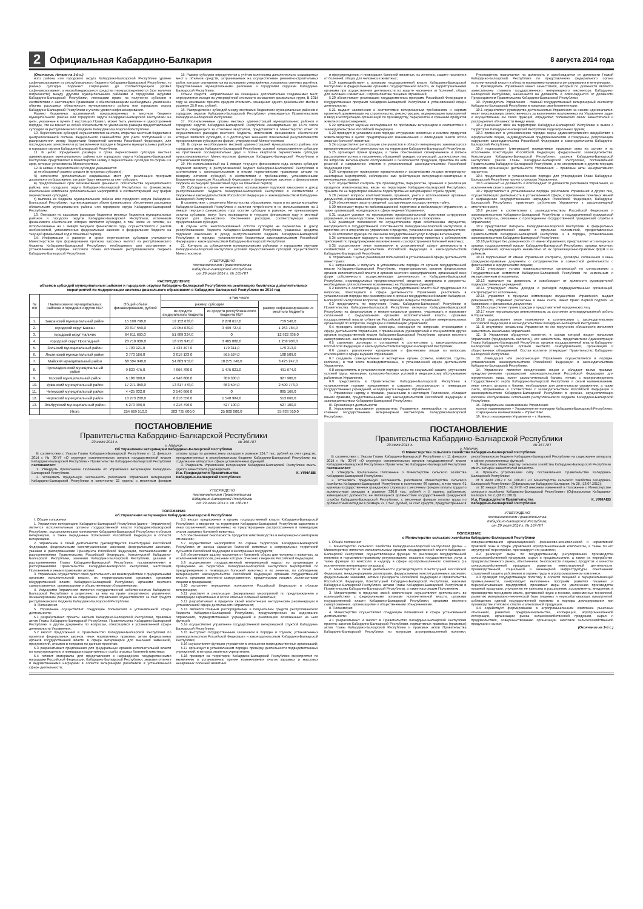2
Официальная Кабардино-Балкария
8 августа 2014 года
(Окончание. Начало на 1-й с.)
ного района или городского округа Кабардино-Балкарской Республики уровню софинансирования из республиканского бюджета Кабардино-Балкарской Республики, то размер субсидии подлежит сокращению до соответствующего уровня софинансирования, а высвобождающиеся средства перераспределяются (при наличии потребности) между другими муниципальными районами и городскими округами Кабардино-Балкарской Республики, имеющими право на получение субсидии в соответствии с настоящими Правилами и обеспечивающими необходимое увеличение объема расходных обязательств муниципального района или городского округа Кабардино-Балкарской Республики с учетом уровня софинансирования.
Размер бюджетных ассигнований, предусмотренных в местном бюджете муниципального района или городского округа Кабардино-Балкарской Республики на цели, указанные в пункте 2 настоящих Правил, может быть увеличен в одностороннем порядке, что не влечет за собой обязательств по увеличению размера предоставляемой субсидии из республиканского бюджета Кабардино-Балкарской Республики.
10. Перечисление субсидий осуществляется на счета, открытые местным бюджетам в централизованной системе Федерального казначейства для учета поступлений и их распределения между бюджетами бюджетной системы Российской Федерации, для последующего зачисления в установленном порядке в бюджеты муниципальных районов и городских округов Кабардино-Балкарской Республики.
11. В целях определения размера и срока перечисления субсидии местная администрация муниципального района или городского округа Кабардино-Балкарской Республики представляет в Министерство заявку о перечислении субсидии по форме и в срок, которые установлены Министерством.
12. В заявке о перечислении субсидии указываются:
а) необходимый размер средств (в пределах субсидии);
б) количество дополнительно создаваемых мест для реализации программ дошкольного образования, которые будут введены за счет субсидии;
в) предполагаемый срок возникновения денежного обязательства муниципального района или городского округа Кабардино-Балкарской Республики по финансовому обеспечению комплекса дополнительных мероприятий и соответствующий ему график перечисления субсидии;
г) выписка из бюджета муниципального района или городского округа Кабардино-Балкарской Республики, подтверждающая объем финансового обеспечения расходных обязательств муниципального района или городского округа Кабардино-Балкарской Республики.
13. Операции по кассовым расходам бюджетов местных бюджетов муниципальных районов и городских округов Кабардино-Балкарской Республики, источником финансового обеспечения которых являются субсидии, в том числе их остатки, не использованные на 1 января текущего финансового года, осуществляются с учетом особенностей, установленных федеральным законом о федеральном бюджете на текущий финансовый год и плановый период.
14. Информация о размере и сроке перечисления субсидии учитывается Министерством при формировании прогноза кассовых выплат из республиканского бюджета Кабардино-Балкарской Республики, необходимого для составления в установленном порядке кассового плана исполнения республиканского бюджета Кабардино-Балкарской Республики.
15. Размер субсидии определяется с учётом количества дополнительно создаваемых мест и объёмов средств, затрачиваемых на осуществление ремонтно-строительных работ, которые определяются на основании утверждённых локальных сметных расчётов, представленных муниципальными районами и городскими округами Кабардино-Балкарской Республики.
Объём средств, направляемых на оснащение дополнительно создаваемых мест, определяется исходя из утверждённой стоимости оснащения дошкольных групп. В 2014 году за основание принята средняя стоимость оснащения одного дошкольного места в размере 25,0 тыс. рублей.
16. Распределение субсидий между местными бюджетами муниципальных районов и городских округов Кабардино-Балкарской Республики утверждается Правительством Кабардино-Балкарской Республики.
17. Уполномоченные органы местных администраций муниципальных районов и городских округов Кабардино-Балкарской Республики ежеквартально до 15-го числа месяца, следующего за отчетным кварталом, представляют в Министерство отчет об осуществлении расходов местного бюджета, источником финансового обеспечения которых является субсидия, и о достигнутых значениях показателей результативности предоставления субсидии по форме, утвержденной Министерством.
18. В случае несоблюдения местной администрацией муниципального района или городского округа Кабардино-Балкарской Республики условий предоставления субсидии на протяжении последовательно двух и более кварталов перечисление субсидии приостанавливается Министерством финансов Кабардино-Балкарской Республики в установленном порядке.
19. Не использованный на 1 января текущего финансового года остаток субсидии подлежит возврату в республиканский бюджет Кабардино-Балкарской Республики в соответствии с законодательством и иными нормативными правовыми актами по возврату остатков субсидий, в соответствии с требованиями, установленными Бюджетным кодексом Российской Федерации и федеральным законом о федеральном бюджете на текущий финансовый год и на плановый период.
20. Субсидия в случае ее нецелевого использования подлежит взысканию в доход республиканского бюджета Кабардино-Балкарской Республики в соответствии с бюджетным законодательством Российской Федерации и законодательством Кабардино-Балкарской Республики.
В соответствии с решением Министерства образования, науки и по делам молодёжи Кабардино-Балкарской Республики о наличии потребности в не использованном на 1 января текущего финансового года остатке субсидии в размере, не превышающем остатка субсидии, могут быть возвращены в текущем финансовом году в местный бюджет для финансового обеспечения расходов, соответствующих целям предоставления субсидии.
В случае если неиспользованный остаток субсидии не перечислен в доход республиканского бюджета Кабардино-Балкарской Республики, указанные средства подлежат взысканию в доход республиканского бюджета Кабардино-Балкарской Республики в порядке, установленном бюджетным законодательством Российской Федерации и законодательством Кабардино-Балкарской Республики.
21. Контроль за соблюдением муниципальными районами и городскими округами Кабардино-Балкарской Республики условий предоставления субсидий осуществляется Министерством.
УТВЕРЖДЕНО
постановлением Правительства
Кабардино-Балкарской Республики
от 29 июля 2014 г. № 165-ПП
РАСПРЕДЕЛЕНИЕ
объемов субсидий муниципальным районам и городским округам Кабардино-Балкарской Республики на реализацию Комплекса дополнительных мероприятий по модернизации системы дошкольного образования в Кабардино-Балкарской Республике на 2014 год
| № п/п | Наименование муниципальных районов и городских округов КБР | Общий объём финансирования, рублей | в том числе | | |
| --- | --- | --- | --- | --- | --- |
| | | | размер субсидии | | размер софинансирования из местного бюджета |
| | | | из средств федерального бюджета | из средств республиканского бюджета КБР | |
| 1. | Баксанский муниципальный район | 15 190 790,0 | 12 152 633,0 | 2 278 617,0 | 759 540,0 |
| 2. | городской округ Баксан | 23 817 550,0 | 19 054 039,0 | 3 499 727,0 | 1 263 784,0 |
| 3. | городской округ Нальчик | 64 611 660,0 | 51 689 324,0 | 0 | 12 922 336,0 |
| 4. | городской округ Прохладный | 23 719 930,0 | 18 975 945,0 | 3 485 082,0 | 1 258 903,0 |
| 5. | Зольский муниципальный район | 1 793 121,0 | 1 434 497,0 | 179 311,0 | 179 313,0 |
| 6. | Лескенский муниципальный район | 3 770 166,0 | 3 016 133,0 | 565 524,0 | 188 509,0 |
| 7. | Майский муниципальный район | 68 504 940,0 | 54 803 953,0 | 10 275 740,0 | 3 425 247,0 |
| 8. | Прохладненский муниципальный район | 9 833 475,0 | 7 866 780,0 | 1 475 021,0 | 491 674,0 |
| 9. | Терский муниципальный район | 6 186 000,0 | 4 948 800,0 | 309 300,0 | 927 900,0 |
| 10. | Урванский муниципальный район | 17 271 850,0 | 13 817 478,0 | 863 594,0 | 2 590 778,0 |
| 11. | Чегемский муниципальный район | 4 425 832,0 | 3 540 666,0 | 0 | 885 166,0 |
| 12. | Черекский муниципальный район | 10 273 200,0 | 8 218 556,0 | 1 540 984,0 | 513 660,0 |
| 13. | Эльбрусский муниципальный район | 5 270 996,0 | 4 216 796,0 | 527 100,0 | 527 100,0 |
| | Итого | 254 669 510,0 | 203 735 600,0 | 25 000 000,0 | 25 933 910,0 |
ПОСТАНОВЛЕНИЕ
Правительства Кабардино-Балкарской Республики
29 июля 2014 г. № 166-ПП
г. Нальчик
Об Управлении ветеринарии Кабардино-Балкарской Республики
В соответствии с Указом Главы Кабардино-Балкарской Республики от 11 февраля 2014 г. № 30-УГ «О структуре исполнительных органов государственной власти Кабардино-Балкарской Республики» Правительство Кабардино-Балкарской Республики постановляет:
1. Утвердить прилагаемое Положение об Управлении ветеринарии Кабардино-Балкарской Республики.
2. Установить предельную численность работников Управления ветеринарии Кабардино-Балкарской Республики в количестве 22 единиц с месячным фондом оплаты труда по должностным окладам в размере 124,7 тыс. рублей за счет средств, предусмотренных в республиканском бюджете Кабардино-Балкарской Республики на содержание аппарата в сфере установленных функций.
3. Разрешить Управлению ветеринарии Кабардино-Балкарской Республики иметь одного заместителя руководителя.
И.о. Председателя Правительства
Кабардино-Балкарской Республики К. УЯНАЕВ
УТВЕРЖДЕНО
постановлением Правительства
Кабардино-Балкарской Республики
от 29 июля 2014 г. № 166-ПП
ПОЛОЖЕНИЕ
об Управлении ветеринарии Кабардино-Балкарской Республики
I. Общие положения
1. Управление ветеринарии Кабардино-Балкарской Республики (далее - Управление) является исполнительным органом государственной власти Кабардино-Балкарской Республики, осуществляющим полномочия Кабардино-Балкарской Республики в области ветеринарии, а также переданные полномочия Российской Федерации в области ветеринарии.
2. Управление в своей деятельности руководствуется Конституцией Российской Федерации, федеральными конституционными законами, федеральными законами, указами и распоряжениями Президента Российской Федерации, постановлениями и распоряжениями Правительства Российской Федерации, Конституцией Кабардино-Балкарской Республики, законами Кабардино-Балкарской Республики, указами и распоряжениями Главы Кабардино-Балкарской Республики, постановлениями и распоряжениями Правительства Кабардино-Балкарской Республики, настоящим Положением и иными правовыми актами.
3. Управление осуществляет свою деятельность во взаимодействии с федеральными органами исполнительной власти, их территориальными органами, органами государственной власти Кабардино-Балкарской Республики, органами местного самоуправления, организациями и общественными объединениями.
4. Имущество Управления является государственной собственностью Кабардино-Балкарской Республики и закреплено за ним на праве оперативного управления. Финансирование расходов на содержание Управления осуществляется за счет средств республиканского бюджета Кабардино-Балкарской Республики.
II. Полномочия
5. Управление осуществляет следующие полномочия в установленной сфере деятельности:
5.1 разрабатывает проекты законов Кабардино-Балкарской Республики, правовых актов Главы Кабардино-Балкарской Республики, Правительства Кабардино-Балкарской Республики и другие документы по вопросам, относящимся к установленной сфере деятельности Управления;
5.2 вносит предложения в Правительство Кабардино-Балкарской Республики по проектам федеральных законов, иных нормативных правовых актов федеральных органов государственной власти в сфере ветеринарии для внесения замечаний, предложений, отзывов и поправок по данным проектам;
5.3 разрабатывает предложения для федеральных органов исполнительной власти по предупреждению и ликвидации карантинных и особо опасных болезней животных;
5.4 готовит материалы для представления к награждению государственными наградами Российской Федерации, Кабардино-Балкарской Республики, знаками отличия и ведомственными наградами в области ветеринарии работников в установленной сфере деятельности;
5.5 вносит предложения в органы государственной власти Кабардино-Балкарской Республики о введении на территории Кабардино-Балкарской Республики карантина и иных ограничений, направленных на предотвращение распространения и ликвидацию очагов заразных болезней животных;
5.6 обеспечивает безопасность продуктов животноводства в ветеринарно-санитарном отношении;
5.7 осуществляет мероприятия по охране территории Кабардино-Балкарской Республики от заноса заразных болезней животных с сопредельных территорий субъектов Российской Федерации и иностранных государств;
5.8 обеспечивает защиту населения от болезней, общих для человека и животных, за исключением вопросов, решение которых отнесено к ведению Российской Федерации;
5.9 осуществляет государственный ветеринарный надзор по организации и проведению на территории Кабардино-Балкарской Республики мероприятий по предупреждению и ликвидации болезней животных и их лечению, по соблюдению ветеринарного законодательства Российской Федерации органами государственной власти, органами местного самоуправления, юридическими лицами, должностными лицами и гражданами;
5.10 исполняет переданные полномочия Российской Федерации в области ветеринарии;
5.11 участвует в реализации федеральных мероприятий по предупреждению и ликвидации карантинных и особо опасных болезней животных;
5.12 разрабатывает в пределах своей компетенции методические рекомендации в установленной сфере деятельности Управления;
5.13 является главным распорядителем и получателем средств республиканского бюджета Кабардино-Балкарской Республики, предусмотренных на содержание Управления, подведомственных учреждений и реализацию возложенных на него функций;
5.14 осуществляет управление государственной ветеринарной службой Кабардино-Балкарской Республики;
5.15 выступает государственным заказчиком в порядке и случаях, установленных законодательством Российской Федерации и законодательством Кабардино-Балкарской Республики;
5.16 осуществляет функции учредителя в отношении подведомственных организаций;
5.17 организует в установленном порядке проверку деятельности подведомственных учреждений, в которых является учредителем;
5.18 проводит на территории Кабардино-Балкарской Республики мероприятия по выявлению и установлению причин возникновения очагов заразных и массовых незаразных болезней животных
и предупреждению и ликвидации болезней животных, их лечению, защите населения от болезней, общих для человека и животных;
5.19 взаимодействует с органами государственной власти Кабардино-Балкарской Республики и федеральными органами государственной власти, их территориальными органами при осуществлении деятельности по защите населения от болезней, общих для человека и животных, и профилактике пищевых отравлений;
5.20 обеспечивает реализацию государственных программ Российской Федерации и государственных программ Кабардино-Балкарской Республики в установленной сфере деятельности;
5.21 выдает заключения о соответствии ветеринарным требованиям и нормам проектной документации на строительство, реконструкцию, модернизацию предприятий и ввод в эксплуатацию организаций по производству, переработке и хранению продуктов животного происхождения;
5.22 организует научные исследования по проблемам ветеринарии в соответствии с законодательством Российской Федерации;
5.23 проводит в установленном порядке отчуждение животных и изъятие продуктов животноводства в целях предотвращения возникновения и ликвидации очагов особо опасных болезней животных;
5.24 осуществляет регистрацию специалистов в области ветеринарии, занимающихся предпринимательской деятельностью на территории Кабардино-Балкарской Республики;
5.25 организует прием граждан, а также обеспечивает своевременное и полное рассмотрение устных и письменных обращений граждан, организаций, должностных лиц по вопросам ветеринарного обслуживания и безопасности продукции, принятие по ним решений и направление ответов в установленный законодательством Российской Федерации срок;
5.26 контролирует проведение юридическими и физическими лицами ветеринарно-санитарных мероприятий, соблюдение ими действующих ветеринарно-санитарных и ветеринарных правил;
5.27 осуществляет контроль при производстве, переработке, хранении и реализации продуктов животноводства, ввозе на территорию Кабардино-Балкарской Республики, транзите по ее территории и вывозе подконтрольных ветеринарной службе грузов;
5.28 решает вопросы комплектования, хранения, учета и использования архивных документов, образовавшихся в процессе деятельности Управления;
5.29 обеспечивает защиту сведений, составляющих государственную тайну;
5.30 принимает меры по мобилизационной подготовке и мобилизации Управления, а также организаций, находящихся в сфере ведения Управления;
5.31 создает условия по прохождению профессиональной подготовки сотрудников управления, их переподготовке, повышению квалификации и стажировке;
5.32 реализует полномочия по осуществлению прав собственника имущества, находящегося в государственной собственности Кабардино-Балкарской Республики, и принятию его в оперативное управление в пределах, установленных законодательством;
5.33 исполняет функции по оказанию государственных услуг в сфере ветеринарии;
5.34 согласовывает маршруты по перевозке или перегону животных с соблюдением требований по предупреждению возникновения и распространения болезней животных;
5.35 осуществляет иные полномочия в установленной сфере деятельности в соответствии с законодательством Российской Федерации и законодательством Кабардино-Балкарской Республики.
6. Управление с целью реализации полномочий в установленной сфере деятельности имеет право:
6.1 запрашивать и получать в установленном порядке от органов государственной власти Кабардино-Балкарской Республики, территориальных органов федеральных органов исполнительной власти и органов местного самоуправления, организаций всех форм собственности, осуществляющих деятельность в Кабардино-Балкарской Республике, индивидуальных предпринимателей сведения, материалы и документы, необходимые для исполнения возложенных на Управление функций;
6.2 вносить в соответствующие органы государственной власти КБР предложения по вопросам, относящимся к сфере деятельности Управления, участвовать в установленном порядке при рассмотрении в органах государственной власти Кабардино-Балкарской Республики вопросов, затрагивающих интересы Управления;
6.3 представлять по поручению Главы Кабардино-Балкарской Республики и Правительства Кабардино-Балкарской Республики интересы Кабардино-Балкарской Республики на федеральном и межрегиональном уровнях, участвовать в подготовке соглашений с федеральными органами исполнительной власти, органами государственной власти субъектов Российской Федерации, в работе межрегиональных организаций по вопросам, входящим в компетенцию управления;
6.4 проводить конференции, семинары, совещания по вопросам, относящимся к сфере деятельности Управления, с привлечением руководителей и специалистов других органов государственной власти Кабардино-Балкарской Республики, органов местного самоуправления, заинтересованных организаций;
6.5 заключать договоры и соглашения в соответствии с законодательством Российской Федерации и законодательством Кабардино-Балкарской Республики;
6.6 давать разъяснения юридическим и физическим лицам по вопросам, относящимся к сфере ведения Управления;
6.7 создавать совещательные и экспертные органы (советы, комиссии, группы, коллегии), в том числе межведомственные, в установленной сфере деятельности Управления;
6.8 осуществлять в установленном порядке меры по социальной защите, улучшению условий труда, жилищных, культурно-бытовых условий и медицинскому обслуживанию работников Управления;
6.9 представлять в Правительство Кабардино-Балкарской Республики в установленном порядке предложения о создании, реорганизации и ликвидации государственных учреждений, находящихся в ведении Управления.
7. Управление наряду с правами, указанными в настоящем Положении, обладает иными правами, предоставленными ему законодательством Российской Федерации и законодательством Кабардино-Балкарской Республики.
III. Организация деятельности
8. Управление возглавляет руководитель Управления, являющийся по должности главным государственным ветеринарным инспектором Кабардино-Балкарской Республики.
Руководитель назначается на должность и освобождается от должности Главой Кабардино-Балкарской Республики по представлению федерального органа исполнительной власти в области нормативно-правового регулирования в ветеринарии.
9. Руководитель Управления имеет заместителя, который по должности является заместителем главного государственного ветеринарного инспектора Кабардино-Балкарской Республики, назначается на должность и освобождается от должности Председателем Правительства Кабардино-Балкарской Республики.
10. Руководитель Управления - главный государственный ветеринарный инспектор Кабардино-Балкарской Республики в пределах своей компетенции:
10.1 осуществляет руководство деятельностью Управления на основе единоначалия, несет персональную ответственность за выполнение возложенных на Управление задач и осуществление им своих функций, определяет полномочия своих заместителей и распределяет обязанности между ними;
10.2 разрешает ввоз на территорию Кабардино-Балкарской Республики и вывоз с территории Кабардино-Балкарской Республики подконтрольных грузов;
10.3 применяет в установленном порядке меры административного воздействия к юридическим лицам, индивидуальным предпринимателям и гражданам, допускающим нарушения законодательства Российской Федерации и законодательства Кабардино-Балкарской Республики;
10.4 подписывает (утверждает) нормативные правовые акты на основе и во исполнение Конституции Российской Федерации, федерального законодательства, Конституции Кабардино-Балкарской Республики, законов Кабардино-Балкарской Республики, указов Главы Кабардино-Балкарской Республики, постановлений Правительства Кабардино-Балкарской Республики, а по оперативным и другим текущим вопросам организации деятельности Управления – правовые акты ненормативного характера;
10.5 представляет в установленном порядке для утверждения Главе Кабардино-Балкарской Республики проект структуры Управления;
10.6 назначает на должность и освобождает от должности работников Управления, за исключением своего заместителя;
10.7 представляет в установленном порядке работников Управления и других лиц, осуществляющих деятельность в установленной сфере, к присвоению почетных званий и награждению государственными наградами Российской Федерации, Кабардино-Балкарской Республики, привлекает работников Управления к дисциплинарной ответственности;
10.8 решает в соответствии с законодательством Российской Федерации и законодательством Кабардино-Балкарской Республики о государственной гражданской службе вопросы, связанные с прохождением государственной гражданской службы в Управлении;
10.9 представляет интересы Кабардино-Балкарской Республики в федеральных органах государственной власти в пределах полномочий, предоставленных Правительством Кабардино-Балкарской Республики, и в порядке, установленном законодательством Кабардино-Балкарской Республики;
10.10 действует без доверенности от имени Управления, представляет его интересы в органах государственной власти Кабардино-Балкарской Республики, органах местного самоуправления, организациях независимо от их организационно-правовых форм и за рубежом;
10.11 подписывает от имени Управления контракты, договоры, соглашения и иные гражданско-правовые документы о сотрудничестве и совместной деятельности с физическими и юридическими лицами;
10.12 утверждает уставы подведомственных организаций по согласованию с Государственным комитетом Кабардино-Балкарской Республики по земельным и имущественным отношениям;
10.13 назначает на должность и освобождает от должности руководителей подведомственных учреждений;
10.14 утверждает сметы доходов и расходов подведомственных организаций, контролирует их исполнение;
10.15 управляет в пределах компетенции имуществом Управления, выдает доверенности, открывает расчетные и иные счета, имеет право первой подписи на банковских и финансовых документах;
10.16 осуществляет прием граждан и представителей юридических лиц;
10.17 несет персональную ответственность за состояние антикоррупционной работы в Управлении;
10.18 осуществляет иные полномочия в соответствии с законодательством Российской Федерации и законодательством Кабардино-Балкарской Республики.
11. В отсутствие начальника Управления по его поручению обязанности исполняет заместитель начальника Управления.
12. В Управлении образуется коллегия, в состав которой входит начальник Управления (председатель коллегии), его заместитель, представители Администрации Главы Кабардино-Балкарской Республики, органов государственной власти Кабардино-Балкарской Республики, органов местного самоуправления, организаций и общественных объединений. Состав коллегии утверждает Правительство Кабардино-Балкарской Республики.
13. Ликвидация или реорганизация Управления осуществляется в порядке, установленном законодательством Российской Федерации и законодательством Кабардино-Балкарской Республики.
14. Управление является юридическим лицом и обладает всеми правами, предусмотренными гражданским законодательством Российской Федерации для юридического лица, имеет самостоятельный баланс, печать с воспроизведением Государственного герба Кабардино-Балкарской Республики и своим наименованием, иные печати, штампы и бланки, необходимые для деятельности управления, а также счета, открываемые в соответствии с законодательством Российской Федерации и законодательством Кабардино-Балкарской Республики в органах, осуществляющих кассовое обслуживание исполнения республиканского бюджета Кабардино-Балкарской Республики.
15. Официальное наименование Управления:
полное наименование – Управление ветеринарии Кабардино-Балкарской Республики;
сокращенное наименование – Упрвет КБР.
16. Место нахождения Управления – г. Нальчик.
ПОСТАНОВЛЕНИЕ
Правительства Кабардино-Балкарской Республики
29 июля 2014 г. № 167-ПП
г. Нальчик
О Министерстве сельского хозяйства Кабардино-Балкарской Республики
В соответствии с Указом Главы Кабардино-Балкарской Республики от 11 февраля 2014 г. № 30-УГ «О структуре исполнительных органов государственной власти Кабардино-Балкарской Республики» Правительство Кабардино-Балкарской Республики постановляет:
1. Утвердить прилагаемое Положение о Министерстве сельского хозяйства Кабардино-Балкарской Республики.
2. Установить предельную численность работников Министерства сельского хозяйства Кабардино-Балкарской Республики в количестве 66 единиц, в том числе 61 единицы государственных гражданских служащих с месячным фондом оплаты труда по должностным окладам в размере 330,0 тыс. рублей и 5 единиц работников, замещающих должности, не являющиеся должностями государственной гражданской службы Кабардино-Балкарской Республики, с месячным фондом оплаты труда по должностным окладам в размере 22,7 тыс. рублей, за счет средств, предусмотренных в республиканском бюджете Кабардино-Балкарской Республики на содержание аппарата в сфере установленных функций.
3. Разрешить Министерству сельского хозяйства Кабардино-Балкарской Республики иметь четырёх заместителей министра.
4. Признать утратившими силу постановления Правительства Кабардино-Балкарской Республики:
от 9 июля 2012 г. № 168-ПП «О Министерстве сельского хозяйства Кабардино-Балкарской Республики» (Официальная Кабардино-Балкария, № 28, (13.07.2012);
от 10 января 2013 г. № 2-ПП «О внесении изменений в Положение о Министерстве сельского хозяйства Кабардино-Балкарской Республики» (Официальная Кабардино-Балкария, № 2, (18.01.2013).
И.о. Председателя Правительства
Кабардино-Балкарской Республики К. УЯНАЕВ
УТВЕРЖДЕНО
постановлением Правительства
Кабардино-Балкарской Республики
от 29 июля 2014 г. № 167-ПП
ПОЛОЖЕНИЕ
о Министерстве сельского хозяйства Кабардино-Балкарской Республики
I. Общие положения
1. Министерство сельского хозяйства Кабардино-Балкарской Республики (далее – Министерство) является исполнительным органом государственной власти Кабардино-Балкарской Республики, осуществляющим функции по реализации государственной политики и нормативно-правовому регулированию, оказанию государственных услуг, а также функции по контролю и надзору в сфере агропромышленного комплекса (за исключением ветеринарного надзора).
2. Министерство в своей деятельности руководствуется Конституцией Российской Федерации, международными договорами, федеральными конституционными законами, федеральными законами, актами Президента Российской Федерации и Правительства Российской Федерации, Конституцией Кабардино-Балкарской Республики, законами Кабардино-Балкарской Республики, актами Главы Кабардино-Балкарской Республики и Правительства Кабардино-Балкарской Республики, а также настоящим Положением.
3. Министерство в пределах своей компетенции осуществляет деятельность во взаимодействии с федеральными органами исполнительной власти, органами государственной власти Кабардино-Балкарской Республики, органами местного самоуправления, организациями и общественными объединениями.
II. Полномочия
4. Министерство осуществляет следующие полномочия в сфере установленной деятельности:
4.1 разрабатывает и вносит в Правительство Кабардино-Балкарской Республики проекты законов Кабардино-Балкарской Республики, нормативных правовых (правовых) актов Главы Кабардино-Балкарской Республики и правовых актов Правительства Кабардино-Балкарской Республики по вопросам агропромышленной политики, совершенствования организационной, финансово-экономической и нормативной правовой базы в сфере управления агропромышленным комплексом, а также по его структурной перестройке, прогнозирует его развитие;
4.2 реализует меры по государственному регулированию производства сельскохозяйственной продукции, сырья и продовольствия, а также их переработки, продовольственного рынка, обеспечению безопасности пищевых продуктов и качества сельскохозяйственной продукции, развитию инвестиционной деятельности, производственной, социальной и инженерной инфраструктуры, обеспечению социальной защиты работников и охраны труда в агропромышленном комплексе;
4.3 проводит государственную политику в области пищевой и перерабатывающей промышленности, контролирует выполнение программ развития пищевых и перерабатывающих предприятий, принимает меры по увеличению производства пищевой продукции, улучшению ее качества и расширению ассортимента, внедрению в производство передового опыта, достижений науки и техники, современных технологий, развитию материально-технической базы пищевых и перерабатывающих предприятий, соблюдению единой государственной политики и порядка декларирования при производстве этилового спирта и алкогольной продукции;
4.4 содействует формированию в агропромышленном комплексе рыночных отношений, развитию предпринимательства, кооперации, агропромышленной интеграции, организации рынка сельскохозяйственной продукции, сырья и продовольствия, совершенствованию организации заготовок сельскохозяйственной продукции и сырья;
(Окончание на 3-й с.)